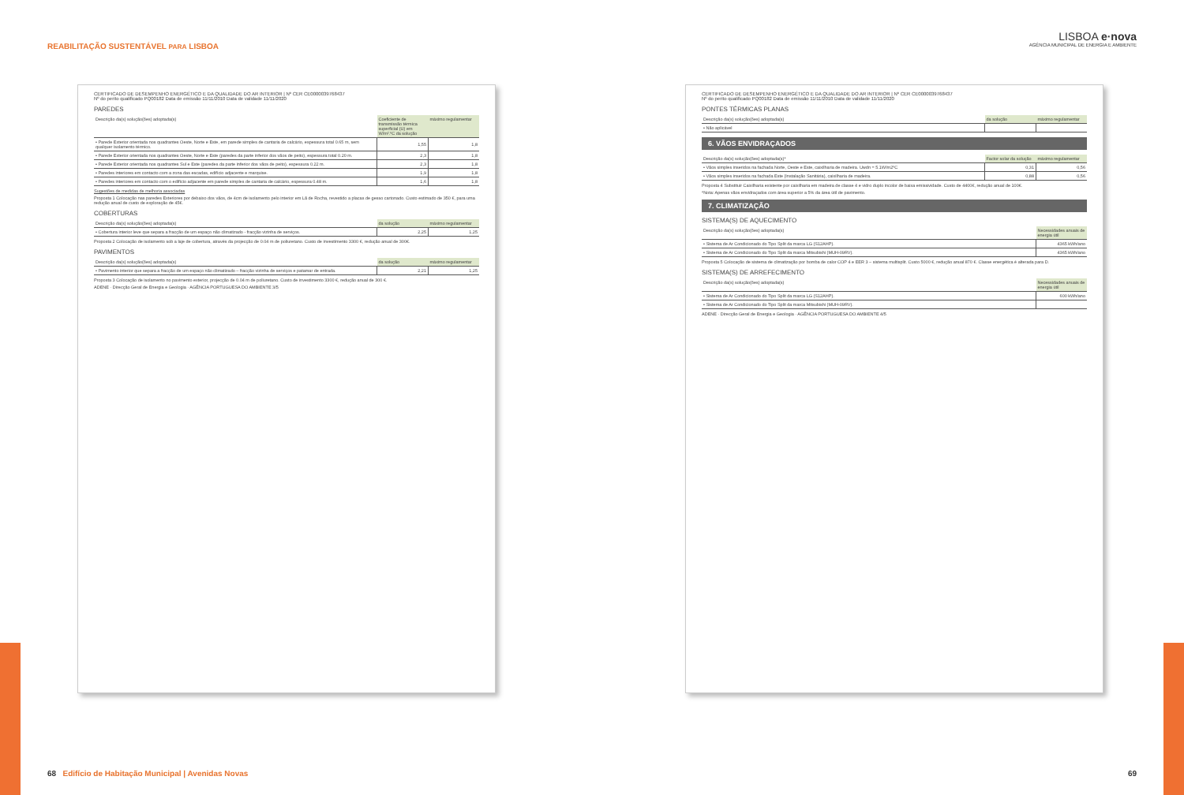REABILITAÇÃO SUSTENTÁVEL PARA LISBOA
LISBOA e·nova
AGÊNCIA MUNICIPAL DE ENERGIA E AMBIENTE
CERTIFICADO DE DESEMPENHO ENERGÉTICO E DA QUALIDADE DO AR INTERIOR | Nº CER CE0000039768437
Nº do perito qualificado PQ00182 Data de emissão 11/11/2010 Data de validade 11/11/2020
PAREDES
| Descrição da(s) solução(ões) adoptada(s) | Coeficiente de transmissão térmica superficial (U) em W/m².ºC da solução | máximo regulamentar |
| --- | --- | --- |
| • Parede Exterior orientada nos quadrantes Oeste, Norte e Este, em parede simples de cantaria de calcário, espessura total 0.65 m, sem qualquer isolamento térmico. | 1,55 | 1,8 |
| • Parede Exterior orientada nos quadrantes Oeste, Norte e Este (paredes da parte inferior dos vãos de peito), espessura total 0.20 m. | 2,3 | 1,8 |
| • Parede Exterior orientada nos quadrantes Sul e Este (paredes da parte inferior dos vãos de peito), espessura 0.22 m. | 2,3 | 1,8 |
| • Paredes interiores em contacto com a zona das escadas, edifício adjacente e marquise. | 1,9 | 1,8 |
| • Paredes interiores em contacto com o edifício adjacente em parede simples de cantaria de calcário, espessura 0.48 m. | 1,6 | 1,8 |
Sugestões de medidas de melhoria associadas
Proposta 1 Colocação nas paredes Exteriores por debaixo dos vãos, de 4cm de isolamento pelo interior em Lã de Rocha, revestido a placas de gesso cartonado. Custo estimado de 350 €, para uma redução anual de custo de exploração de 45€.
COBERTURAS
| Descrição da(s) solução(ões) adoptada(s) | da solução | máximo regulamentar |
| --- | --- | --- |
| • Cobertura interior leve que separa a fracção de um espaço não climatizado - fracção vizinha de serviços. | 2,25 | 1,25 |
Proposta 2 Colocação de isolamento sob a laje de cobertura, através da projecção de 0.04 m de poliuretano. Custo de investimento 3300 €, redução anual de 300€.
PAVIMENTOS
| Descrição da(s) solução(ões) adoptada(s) | da solução | máximo regulamentar |
| --- | --- | --- |
| • Pavimento interior que separa a fracção de um espaço não climatizado – fracção vizinha de serviços e patamar de entrada. | 2,21 | 1,25 |
Proposta 3 Colocação de isolamento no pavimento exterior, projecção de 0.04 m de poliuretano. Custo de investimento 3300 €, redução anual de 300 €.
ADENE · Direcção Geral de Energia e Geologia · AGÊNCIA PORTUGUESA DO AMBIENTE 3/5
CERTIFICADO DE DESEMPENHO ENERGÉTICO E DA QUALIDADE DO AR INTERIOR | Nº CER CE0000039768437
Nº do perito qualificado PQ00182 Data de emissão 11/11/2010 Data de validade 11/11/2020
PONTES TÉRMICAS PLANAS
| Descrição da(s) solução(ões) adoptada(s) | da solução | máximo regulamentar |
| --- | --- | --- |
| • Não aplicável | | |
6. VÃOS ENVIDRAÇADOS
| Descrição da(s) solução(ões) adoptada(s)* | Factor solar da solução | máximo regulamentar |
| --- | --- | --- |
| • Vãos simples inseridos na fachada Norte, Oeste e Este, caixilharia de madeira. Uwdn = 5.1W/m2ºC | 0,31 | 0,56 |
| • Vãos simples inseridos na fachada Este (Instalação Sanitária), caixilharia de madeira. | 0,88 | 0,56 |
Proposta 4 Substituir Caixilharia existente por caixilharia em madeira de classe 4 e vidro duplo incolor de baixa emissividade. Custo de 4400€, redução anual de 100€.
*Nota: Apenas vãos envidraçados com área superior a 5% da área útil de pavimento.
7. CLIMATIZAÇÃO
SISTEMA(S) DE AQUECIMENTO
| Descrição da(s) solução(ões) adoptada(s) | Necessidades anuais de energia útil |
| --- | --- |
| • Sistema de Ar Condicionado do Tipo Split da marca LG (S12AHP). | 4365 kWh/ano |
| • Sistema de Ar Condicionado do Tipo Split da marca Mitsubishi (MUH-09RV). | 4365 kWh/ano |
Proposta 5 Colocação de sistema de climatização por bomba de calor COP 4 e EER 3 – sistema multisplit. Custo 5000 €, redução anual 870 €. Classe energética é alterada para D.
SISTEMA(S) DE ARREFECIMENTO
| Descrição da(s) solução(ões) adoptada(s) | Necessidades anuais de energia útil |
| --- | --- |
| • Sistema de Ar Condicionado do Tipo Split da marca LG (S12AHP). | 600 kWh/ano |
| • Sistema de Ar Condicionado do Tipo Split da marca Mitsubishi (MUH-09RV). | |
ADENE · Direcção Geral de Energia e Geologia · AGÊNCIA PORTUGUESA DO AMBIENTE 4/5
68 Edifício de Habitação Municipal | Avenidas Novas
69